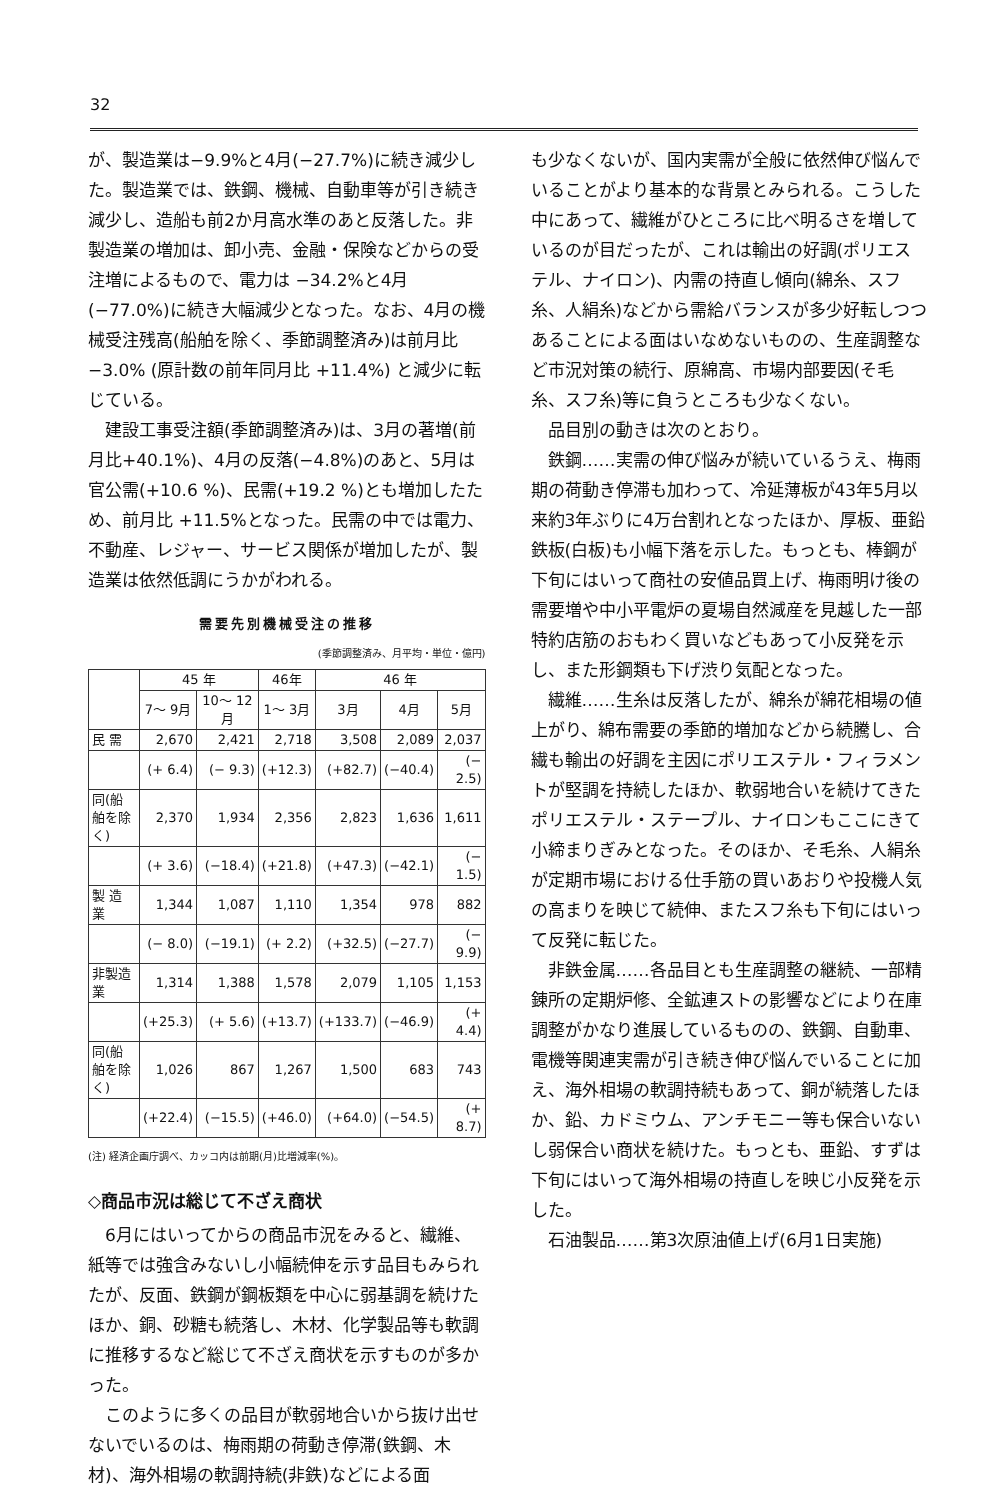32
が、製造業は−9.9%と4月(−27.7%)に続き減少した。製造業では、鉄鋼、機械、自動車等が引き続き減少し、造船も前2か月高水準のあと反落した。非製造業の増加は、卸小売、金融・保険などからの受注増によるもので、電力は −34.2%と4月(−77.0%)に続き大幅減少となった。なお、4月の機械受注残高(船舶を除く、季節調整済み)は前月比 −3.0% (原計数の前年同月比 +11.4%) と減少に転じている。
建設工事受注額(季節調整済み)は、3月の著増(前月比+40.1%)、4月の反落(−4.8%)のあと、5月は官公需(+10.6 %)、民需(+19.2 %)とも増加したため、前月比 +11.5%となった。民需の中では電力、不動産、レジャー、サービス関係が増加したが、製造業は依然低調にうかがわれる。
需要先別機械受注の推移
(季節調整済み、月平均・単位・億円)
| | 45 年 | | 46年 | 46 年 | | |
| --- | --- | --- | --- | --- | --- | --- |
| | 7〜 9月 | 10〜 12月 | 1〜 3月 | 3月 | 4月 | 5月 |
| 民 需 | 2,670 | 2,421 | 2,718 | 3,508 | 2,089 | 2,037 |
| | (+ 6.4) | (− 9.3) | (+12.3) | (+82.7) | (−40.4) | (− 2.5) |
| 同(船舶を除く) | 2,370 | 1,934 | 2,356 | 2,823 | 1,636 | 1,611 |
| | (+ 3.6) | (−18.4) | (+21.8) | (+47.3) | (−42.1) | (− 1.5) |
| 製 造 業 | 1,344 | 1,087 | 1,110 | 1,354 | 978 | 882 |
| | (− 8.0) | (−19.1) | (+ 2.2) | (+32.5) | (−27.7) | (− 9.9) |
| 非製造業 | 1,314 | 1,388 | 1,578 | 2,079 | 1,105 | 1,153 |
| | (+25.3) | (+ 5.6) | (+13.7) | (+133.7) | (−46.9) | (+ 4.4) |
| 同(船舶を除く) | 1,026 | 867 | 1,267 | 1,500 | 683 | 743 |
| | (+22.4) | (−15.5) | (+46.0) | (+64.0) | (−54.5) | (+ 8.7) |
(注) 経済企画庁調べ、カッコ内は前期(月)比増減率(%)。
◇商品市況は総じて不ざえ商状
6月にはいってからの商品市況をみると、繊維、紙等では強含みないし小幅続伸を示す品目もみられたが、反面、鉄鋼が鋼板類を中心に弱基調を続けたほか、銅、砂糖も続落し、木材、化学製品等も軟調に推移するなど総じて不ざえ商状を示すものが多かった。
このように多くの品目が軟弱地合いから抜け出せないでいるのは、梅雨期の荷動き停滞(鉄鋼、木材)、海外相場の軟調持続(非鉄)などによる面
も少なくないが、国内実需が全般に依然伸び悩んでいることがより基本的な背景とみられる。こうした中にあって、繊維がひところに比べ明るさを増しているのが目だったが、これは輸出の好調(ポリエステル、ナイロン)、内需の持直し傾向(綿糸、スフ糸、人絹糸)などから需給バランスが多少好転しつつあることによる面はいなめないものの、生産調整など市況対策の続行、原綿高、市場内部要因(そ毛糸、スフ糸)等に負うところも少なくない。
品目別の動きは次のとおり。
鉄鋼……実需の伸び悩みが続いているうえ、梅雨期の荷動き停滞も加わって、冷延薄板が43年5月以来約3年ぶりに4万台割れとなったほか、厚板、亜鉛鉄板(白板)も小幅下落を示した。もっとも、棒鋼が下旬にはいって商社の安値品買上げ、梅雨明け後の需要増や中小平電炉の夏場自然減産を見越した一部特約店筋のおもわく買いなどもあって小反発を示し、また形鋼類も下げ渋り気配となった。
繊維……生糸は反落したが、綿糸が綿花相場の値上がり、綿布需要の季節的増加などから続騰し、合繊も輸出の好調を主因にポリエステル・フィラメントが堅調を持続したほか、軟弱地合いを続けてきたポリエステル・ステープル、ナイロンもここにきて小締まりぎみとなった。そのほか、そ毛糸、人絹糸が定期市場における仕手筋の買いあおりや投機人気の高まりを映じて続伸、またスフ糸も下旬にはいって反発に転じた。
非鉄金属……各品目とも生産調整の継続、一部精錬所の定期炉修、全鉱連ストの影響などにより在庫調整がかなり進展しているものの、鉄鋼、自動車、電機等関連実需が引き続き伸び悩んでいることに加え、海外相場の軟調持続もあって、銅が続落したほか、鉛、カドミウム、アンチモニー等も保合いないし弱保合い商状を続けた。もっとも、亜鉛、すずは下旬にはいって海外相場の持直しを映じ小反発を示した。
石油製品……第3次原油値上げ(6月1日実施)